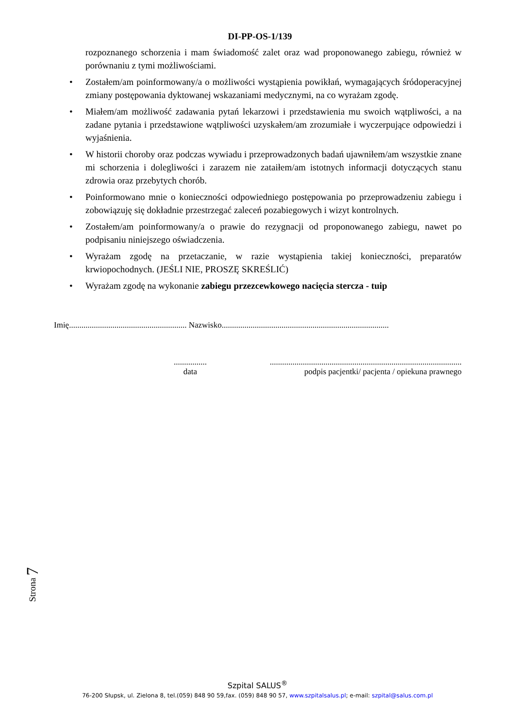DI-PP-OS-1/139
rozpoznanego schorzenia i mam świadomość zalet oraz wad proponowanego zabiegu, również w porównaniu z tymi możliwościami.
• Zostałem/am poinformowany/a o możliwości wystąpienia powikłań, wymagających śródoperacyjnej zmiany postępowania dyktowanej wskazaniami medycznymi, na co wyrażam zgodę.
• Miałem/am możliwość zadawania pytań lekarzowi i przedstawienia mu swoich wątpliwości, a na zadane pytania i przedstawione wątpliwości uzyskałem/am zrozumiałe i wyczerpujące odpowiedzi i wyjaśnienia.
• W historii choroby oraz podczas wywiadu i przeprowadzonych badań ujawniłem/am wszystkie znane mi schorzenia i dolegliwości i zarazem nie zataiłem/am istotnych informacji dotyczących stanu zdrowia oraz przebytych chorób.
• Poinformowano mnie o konieczności odpowiedniego postępowania po przeprowadzeniu zabiegu i zobowiązuję się dokładnie przestrzegać zaleceń pozabiegowych i wizyt kontrolnych.
• Zostałem/am poinformowany/a o prawie do rezygnacji od proponowanego zabiegu, nawet po podpisaniu niniejszego oświadczenia.
• Wyrażam zgodę na przetaczanie, w razie wystąpienia takiej konieczności, preparatów krwiopochodnych. (JEŚLI NIE, PROSZĘ SKREŚLIĆ)
• Wyrażam zgodę na wykonanie zabiegu przezcewkowego nacięcia stercza - tuip
Imię......................................................... Nazwisko.................................................................................
................
data
.............................................................................................
podpis pacjentki/ pacjenta / opiekuna prawnego
Strona 7
Szpital SALUS<sup>®</sup>
76-200 Słupsk, ul. Zielona 8, tel.(059) 848 90 59,fax. (059) 848 90 57, www.szpitalsalus.pl; e-mail: szpital@salus.com.pl